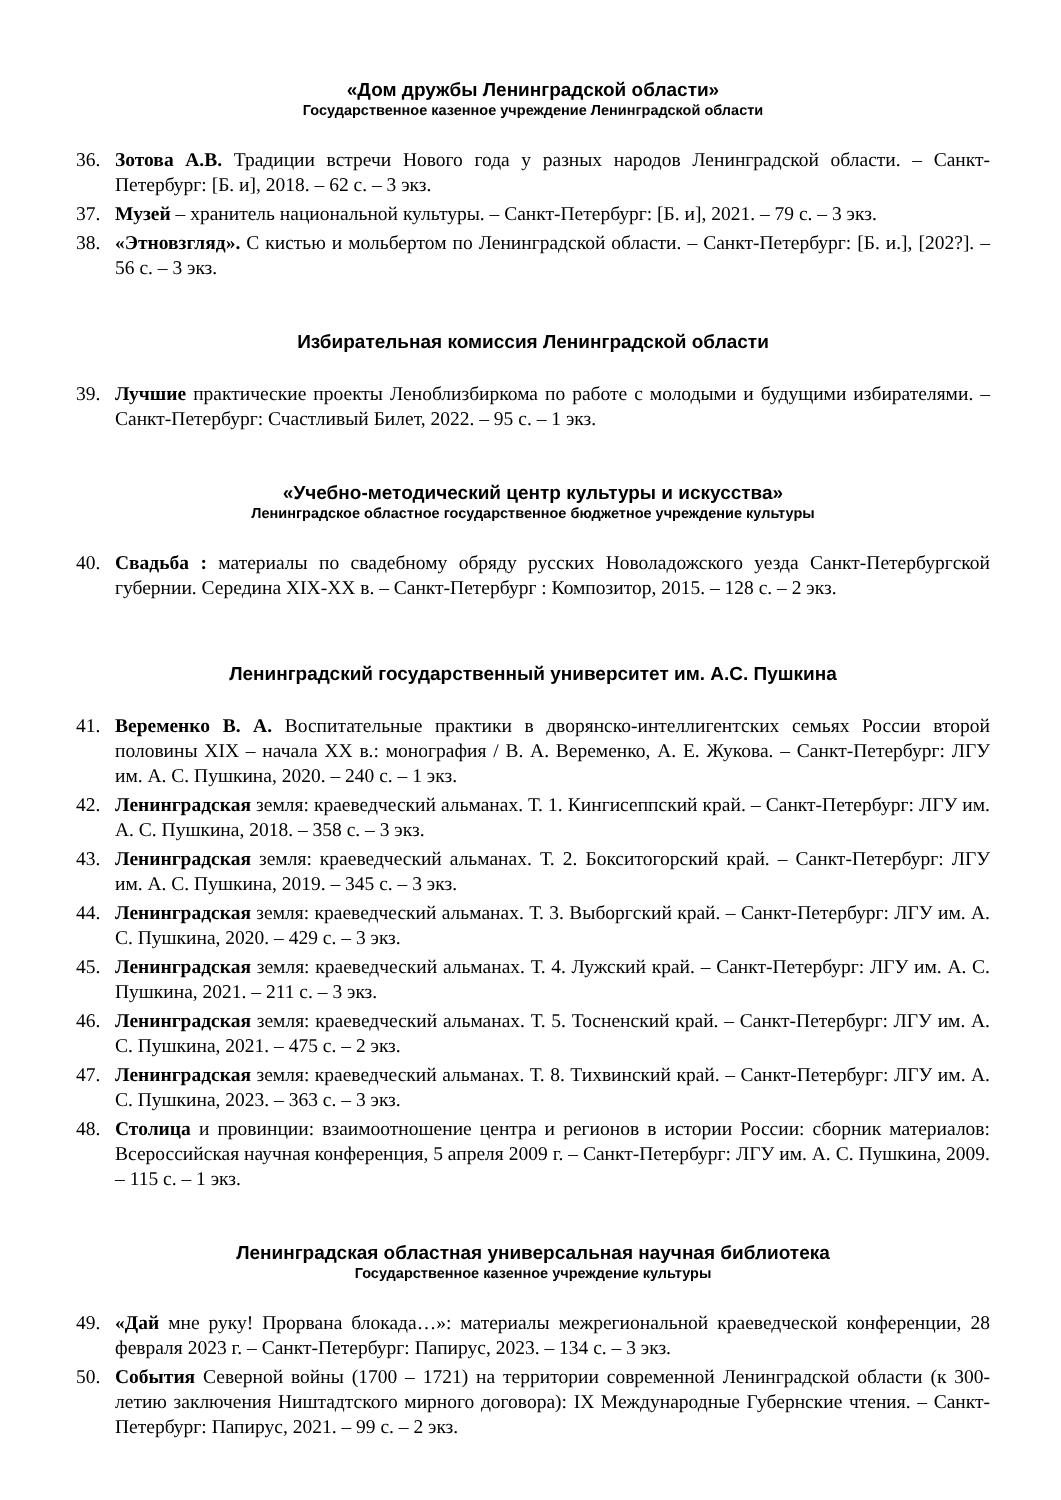«Дом дружбы Ленинградской области»
Государственное казенное учреждение Ленинградской области
36. Зотова А.В. Традиции встречи Нового года у разных народов Ленинградской области. – Санкт-Петербург: [Б. и], 2018. – 62 с. – 3 экз.
37. Музей – хранитель национальной культуры. – Санкт-Петербург: [Б. и], 2021. – 79 с. – 3 экз.
38. «Этновзгляд». С кистью и мольбертом по Ленинградской области. – Санкт-Петербург: [Б. и.], [202?]. – 56 с. – 3 экз.
Избирательная комиссия Ленинградской области
39. Лучшие практические проекты Леноблизбиркома по работе с молодыми и будущими избирателями. – Санкт-Петербург: Счастливый Билет, 2022. – 95 с. – 1 экз.
«Учебно-методический центр культуры и искусства»
Ленинградское областное государственное бюджетное учреждение культуры
40. Свадьба : материалы по свадебному обряду русских Новоладожского уезда Санкт-Петербургской губернии. Середина XIX-XX в. – Санкт-Петербург : Композитор, 2015. – 128 с. – 2 экз.
Ленинградский государственный университет им. А.С. Пушкина
41. Веременко В. А. Воспитательные практики в дворянско-интеллигентских семьях России второй половины XIX – начала XX в.: монография / В. А. Веременко, А. Е. Жукова. – Санкт-Петербург: ЛГУ им. А. С. Пушкина, 2020. – 240 с. – 1 экз.
42. Ленинградская земля: краеведческий альманах. Т. 1. Кингисеппский край. – Санкт-Петербург: ЛГУ им. А. С. Пушкина, 2018. – 358 с. – 3 экз.
43. Ленинградская земля: краеведческий альманах. Т. 2. Бокситогорский край. – Санкт-Петербург: ЛГУ им. А. С. Пушкина, 2019. – 345 с. – 3 экз.
44. Ленинградская земля: краеведческий альманах. Т. 3. Выборгский край. – Санкт-Петербург: ЛГУ им. А. С. Пушкина, 2020. – 429 с. – 3 экз.
45. Ленинградская земля: краеведческий альманах. Т. 4. Лужский край. – Санкт-Петербург: ЛГУ им. А. С. Пушкина, 2021. – 211 с. – 3 экз.
46. Ленинградская земля: краеведческий альманах. Т. 5. Тосненский край. – Санкт-Петербург: ЛГУ им. А. С. Пушкина, 2021. – 475 с. – 2 экз.
47. Ленинградская земля: краеведческий альманах. Т. 8. Тихвинский край. – Санкт-Петербург: ЛГУ им. А. С. Пушкина, 2023. – 363 с. – 3 экз.
48. Столица и провинции: взаимоотношение центра и регионов в истории России: сборник материалов: Всероссийская научная конференция, 5 апреля 2009 г. – Санкт-Петербург: ЛГУ им. А. С. Пушкина, 2009. – 115 с. – 1 экз.
Ленинградская областная универсальная научная библиотека
Государственное казенное учреждение культуры
49. «Дай мне руку! Прорвана блокада…»: материалы межрегиональной краеведческой конференции, 28 февраля 2023 г. – Санкт-Петербург: Папирус, 2023. – 134 с. – 3 экз.
50. События Северной войны (1700 – 1721) на территории современной Ленинградской области (к 300-летию заключения Ништадтского мирного договора): IX Международные Губернские чтения. – Санкт-Петербург: Папирус, 2021. – 99 с. – 2 экз.